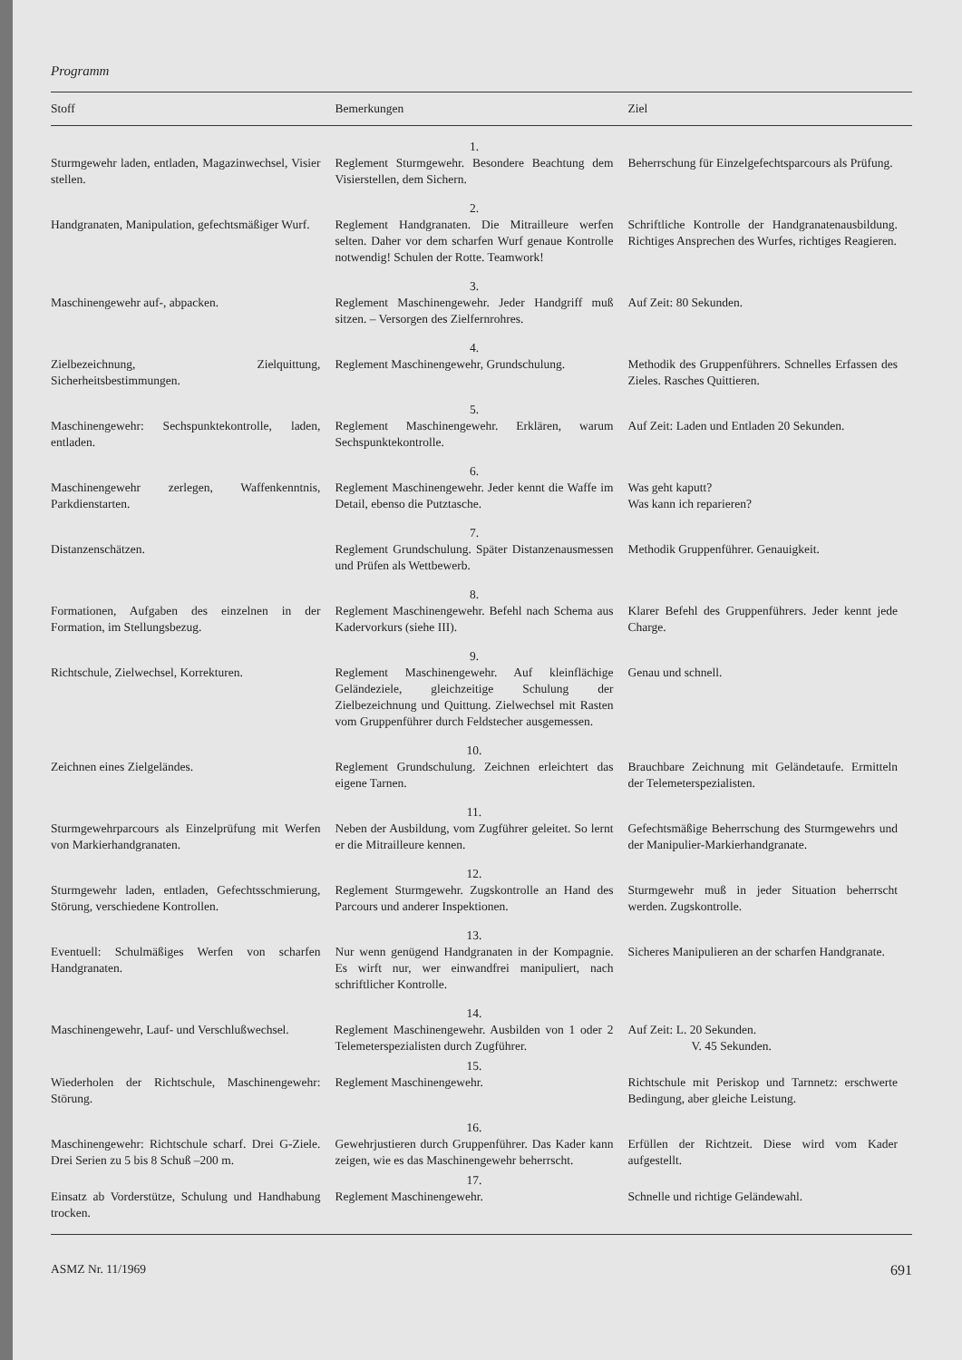Programm
| Stoff | Bemerkungen | Ziel |
| --- | --- | --- |
| | 1. | |
| Sturmgewehr laden, entladen, Magazinwechsel, Visier stellen. | Reglement Sturmgewehr. Besondere Beachtung dem Visierstellen, dem Sichern. | Beherrschung für Einzelgefechtsparcours als Prüfung. |
| | 2. | |
| Handgranaten, Manipulation, gefechtsmäßiger Wurf. | Reglement Handgranaten. Die Mitrailleure werfen selten. Daher vor dem scharfen Wurf genaue Kontrolle notwendig! Schulen der Rotte. Teamwork! | Schriftliche Kontrolle der Handgranatenausbildung. Richtiges Ansprechen des Wurfes, richtiges Reagieren. |
| | 3. | |
| Maschinengewehr auf-, abpacken. | Reglement Maschinengewehr. Jeder Handgriff muß sitzen. – Versorgen des Zielfernrohres. | Auf Zeit: 80 Sekunden. |
| | 4. | |
| Zielbezeichnung, Zielquittung, Sicherheitsbestimmungen. | Reglement Maschinengewehr, Grundschulung. | Methodik des Gruppenführers. Schnelles Erfassen des Zieles. Rasches Quittieren. |
| | 5. | |
| Maschinengewehr: Sechspunktekontrolle, laden, entladen. | Reglement Maschinengewehr. Erklären, warum Sechspunktekontrolle. | Auf Zeit: Laden und Entladen 20 Sekunden. |
| | 6. | |
| Maschinengewehr zerlegen, Waffenkenntnis, Parkdienstarten. | Reglement Maschinengewehr. Jeder kennt die Waffe im Detail, ebenso die Putztasche. | Was geht kaputt? Was kann ich reparieren? |
| | 7. | |
| Distanzenschätzen. | Reglement Grundschulung. Später Distanzenausmessen und Prüfen als Wettbewerb. | Methodik Gruppenführer. Genauigkeit. |
| | 8. | |
| Formationen, Aufgaben des einzelnen in der Formation, im Stellungsbezug. | Reglement Maschinengewehr. Befehl nach Schema aus Kadervorkurs (siehe III). | Klarer Befehl des Gruppenführers. Jeder kennt jede Charge. |
| | 9. | |
| Richtschule, Zielwechsel, Korrekturen. | Reglement Maschinengewehr. Auf kleinflächige Geländeziele, gleichzeitige Schulung der Zielbezeichnung und Quittung. Zielwechsel mit Rasten vom Gruppenführer durch Feldstecher ausgemessen. | Genau und schnell. |
| | 10. | |
| Zeichnen eines Zielgeländes. | Reglement Grundschulung. Zeichnen erleichtert das eigene Tarnen. | Brauchbare Zeichnung mit Geländetaufe. Ermitteln der Telemeterspezialisten. |
| | 11. | |
| Sturmgewehrparcours als Einzelprüfung mit Werfen von Markierhandgranaten. | Neben der Ausbildung, vom Zugführer geleitet. So lernt er die Mitrailleure kennen. | Gefechtsmäßige Beherrschung des Sturmgewehrs und der Manipulier-Markierhandgranate. |
| | 12. | |
| Sturmgewehr laden, entladen, Gefechtsschmierung, Störung, verschiedene Kontrollen. | Reglement Sturmgewehr. Zugskontrolle an Hand des Parcours und anderer Inspektionen. | Sturmgewehr muß in jeder Situation beherrscht werden. Zugskontrolle. |
| | 13. | |
| Eventuell: Schulmäßiges Werfen von scharfen Handgranaten. | Nur wenn genügend Handgranaten in der Kompagnie. Es wirft nur, wer einwandfrei manipuliert, nach schriftlicher Kontrolle. | Sicheres Manipulieren an der scharfen Handgranate. |
| | 14. | |
| Maschinengewehr, Lauf- und Verschlußwechsel. | Reglement Maschinengewehr. Ausbilden von 1 oder 2 Telemeterspezialisten durch Zugführer. | Auf Zeit: L. 20 Sekunden. V. 45 Sekunden. |
| | 15. | |
| Wiederholen der Richtschule, Maschinengewehr: Störung. | Reglement Maschinengewehr. | Richtschule mit Periskop und Tarnnetz: erschwerte Bedingung, aber gleiche Leistung. |
| | 16. | |
| Maschinengewehr: Richtschule scharf. Drei G-Ziele. Drei Serien zu 5 bis 8 Schuß –200 m. | Gewehrjustieren durch Gruppenführer. Das Kader kann zeigen, wie es das Maschinengewehr beherrscht. | Erfüllen der Richtzeit. Diese wird vom Kader aufgestellt. |
| | 17. | |
| Einsatz ab Vorderstütze, Schulung und Handhabung trocken. | Reglement Maschinengewehr. | Schnelle und richtige Geländewahl. |
ASMZ Nr. 11/1969 691